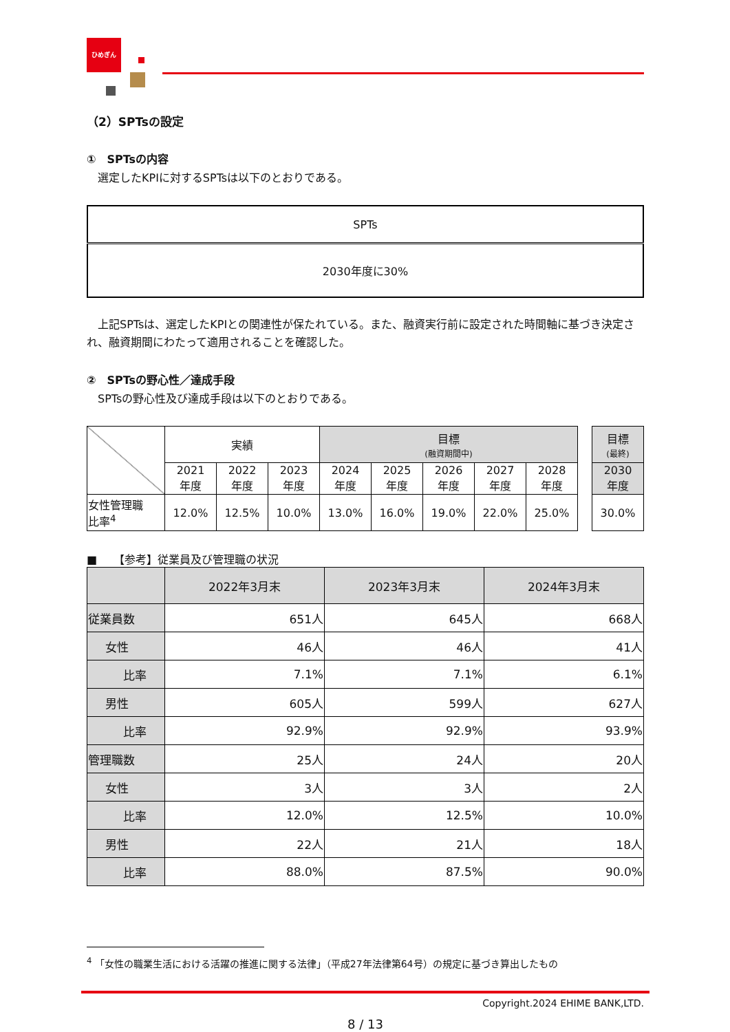ひめぎん
（2）SPTsの設定
①　SPTsの内容
選定したKPIに対するSPTsは以下のとおりである。
| SPTs |
| 2030年度に30% |
上記SPTsは、選定したKPIとの関連性が保たれている。また、融資実行前に設定された時間軸に基づき決定され、融資期間にわたって適用されることを確認した。
②　SPTsの野心性／達成手段
SPTsの野心性及び達成手段は以下のとおりである。
| | 実績 | | | 目標 (融資期間中) | | | | |
| | 2021 年度 | 2022 年度 | 2023 年度 | 2024 年度 | 2025 年度 | 2026 年度 | 2027 年度 | 2028 年度 |
| 女性管理職 比率<sup>4</sup> | 12.0% | 12.5% | 10.0% | 13.0% | 16.0% | 19.0% | 22.0% | 25.0% |
| 目標 (最終) |
| 2030 年度 |
| 30.0% |
■　　【参考】従業員及び管理職の状況
| | 2022年3月末 | 2023年3月末 | 2024年3月末 |
| --- | --- | --- | --- |
| 従業員数 | 651人 | 645人 | 668人 |
| 女性 | 46人 | 46人 | 41人 |
| 比率 | 7.1% | 7.1% | 6.1% |
| 男性 | 605人 | 599人 | 627人 |
| 比率 | 92.9% | 92.9% | 93.9% |
| 管理職数 | 25人 | 24人 | 20人 |
| 女性 | 3人 | 3人 | 2人 |
| 比率 | 12.0% | 12.5% | 10.0% |
| 男性 | 22人 | 21人 | 18人 |
| 比率 | 88.0% | 87.5% | 90.0% |
<sup>4</sup> 「女性の職業生活における活躍の推進に関する法律」（平成27年法律第64号）の規定に基づき算出したもの
Copyright.2024 EHIME BANK,LTD.
8 / 13